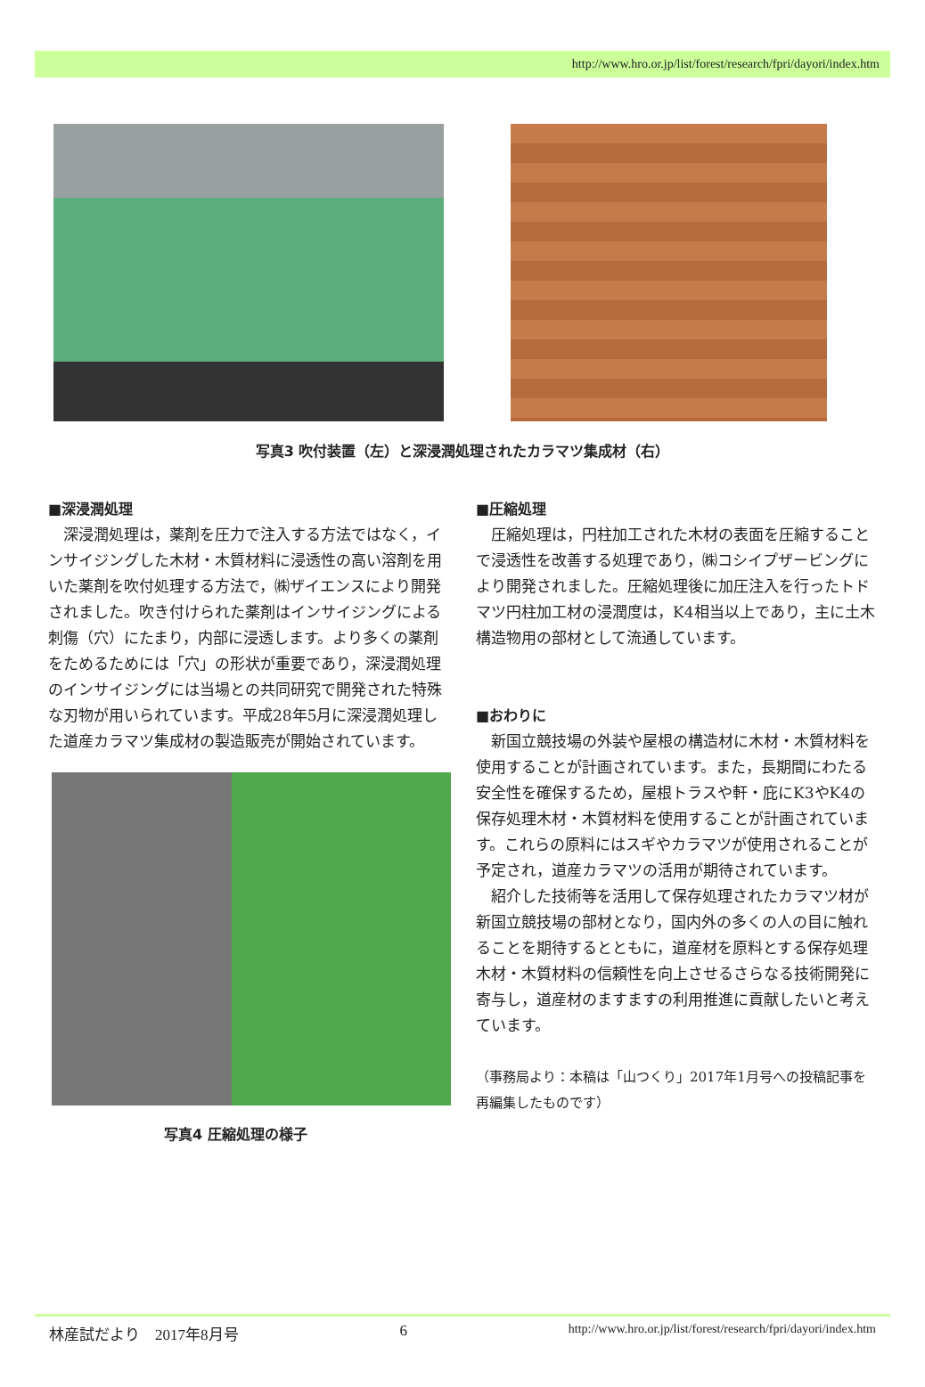http://www.hro.or.jp/list/forest/research/fpri/dayori/index.htm
写真3 吹付装置（左）と深浸潤処理されたカラマツ集成材（右）
■深浸潤処理
深浸潤処理は，薬剤を圧力で注入する方法ではなく，インサイジングした木材・木質材料に浸透性の高い溶剤を用いた薬剤を吹付処理する方法で，㈱ザイエンスにより開発されました。吹き付けられた薬剤はインサイジングによる刺傷（穴）にたまり，内部に浸透します。より多くの薬剤をためるためには「穴」の形状が重要であり，深浸潤処理のインサイジングには当場との共同研究で開発された特殊な刃物が用いられています。平成28年5月に深浸潤処理した道産カラマツ集成材の製造販売が開始されています。
写真4 圧縮処理の様子
■圧縮処理
圧縮処理は，円柱加工された木材の表面を圧縮することで浸透性を改善する処理であり，㈱コシイプザービングにより開発されました。圧縮処理後に加圧注入を行ったトドマツ円柱加工材の浸潤度は，K4相当以上であり，主に土木構造物用の部材として流通しています。
■おわりに
新国立競技場の外装や屋根の構造材に木材・木質材料を使用することが計画されています。また，長期間にわたる安全性を確保するため，屋根トラスや軒・庇にK3やK4の保存処理木材・木質材料を使用することが計画されています。これらの原料にはスギやカラマツが使用されることが予定され，道産カラマツの活用が期待されています。
紹介した技術等を活用して保存処理されたカラマツ材が新国立競技場の部材となり，国内外の多くの人の目に触れることを期待するとともに，道産材を原料とする保存処理木材・木質材料の信頼性を向上させるさらなる技術開発に寄与し，道産材のますますの利用推進に貢献したいと考えています。
（事務局より：本稿は「山つくり」2017年1月号への投稿記事を再編集したものです）
林産試だより　2017年8月号 6 http://www.hro.or.jp/list/forest/research/fpri/dayori/index.htm